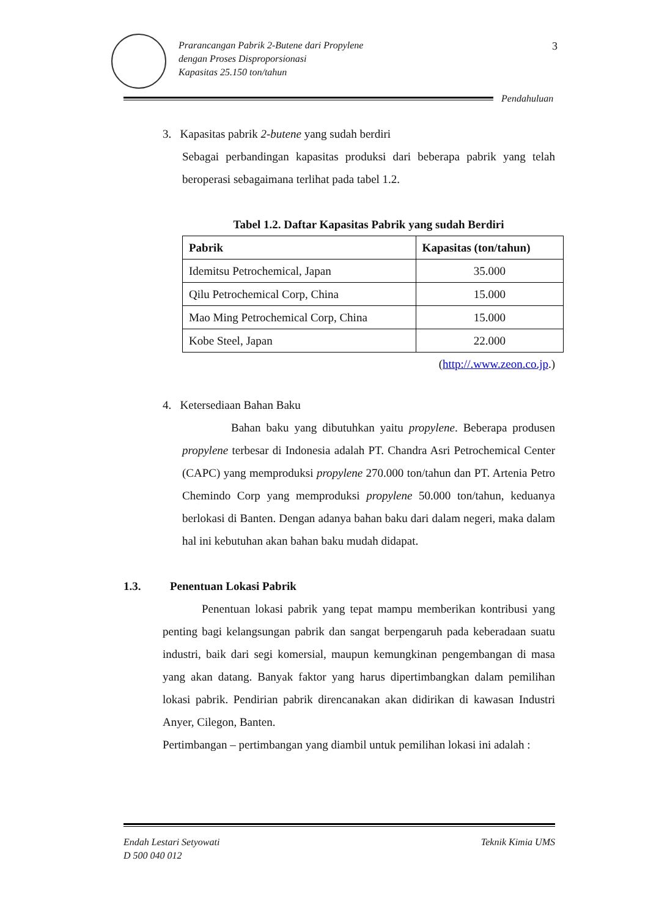Prarancangan Pabrik 2-Butene dari Propylene
dengan Proses Disproporsionasi
Kapasitas 25.150 ton/tahun
3
Pendahuluan
3. Kapasitas pabrik 2-butene yang sudah berdiri
Sebagai perbandingan kapasitas produksi dari beberapa pabrik yang telah beroperasi sebagaimana terlihat pada tabel 1.2.
Tabel 1.2. Daftar Kapasitas Pabrik yang sudah Berdiri
| Pabrik | Kapasitas (ton/tahun) |
| --- | --- |
| Idemitsu Petrochemical, Japan | 35.000 |
| Qilu Petrochemical Corp, China | 15.000 |
| Mao Ming Petrochemical Corp, China | 15.000 |
| Kobe Steel, Japan | 22.000 |
(http://.www.zeon.co.jp.)
4. Ketersediaan Bahan Baku
Bahan baku yang dibutuhkan yaitu propylene. Beberapa produsen propylene terbesar di Indonesia adalah PT. Chandra Asri Petrochemical Center (CAPC) yang memproduksi propylene 270.000 ton/tahun dan PT. Artenia Petro Chemindo Corp yang memproduksi propylene 50.000 ton/tahun, keduanya berlokasi di Banten. Dengan adanya bahan baku dari dalam negeri, maka dalam hal ini kebutuhan akan bahan baku mudah didapat.
1.3. Penentuan Lokasi Pabrik
Penentuan lokasi pabrik yang tepat mampu memberikan kontribusi yang penting bagi kelangsungan pabrik dan sangat berpengaruh pada keberadaan suatu industri, baik dari segi komersial, maupun kemungkinan pengembangan di masa yang akan datang. Banyak faktor yang harus dipertimbangkan dalam pemilihan lokasi pabrik. Pendirian pabrik direncanakan akan didirikan di kawasan Industri Anyer, Cilegon, Banten.
Pertimbangan – pertimbangan yang diambil untuk pemilihan lokasi ini adalah :
Endah Lestari Setyowati
D 500 040 012
Teknik Kimia UMS